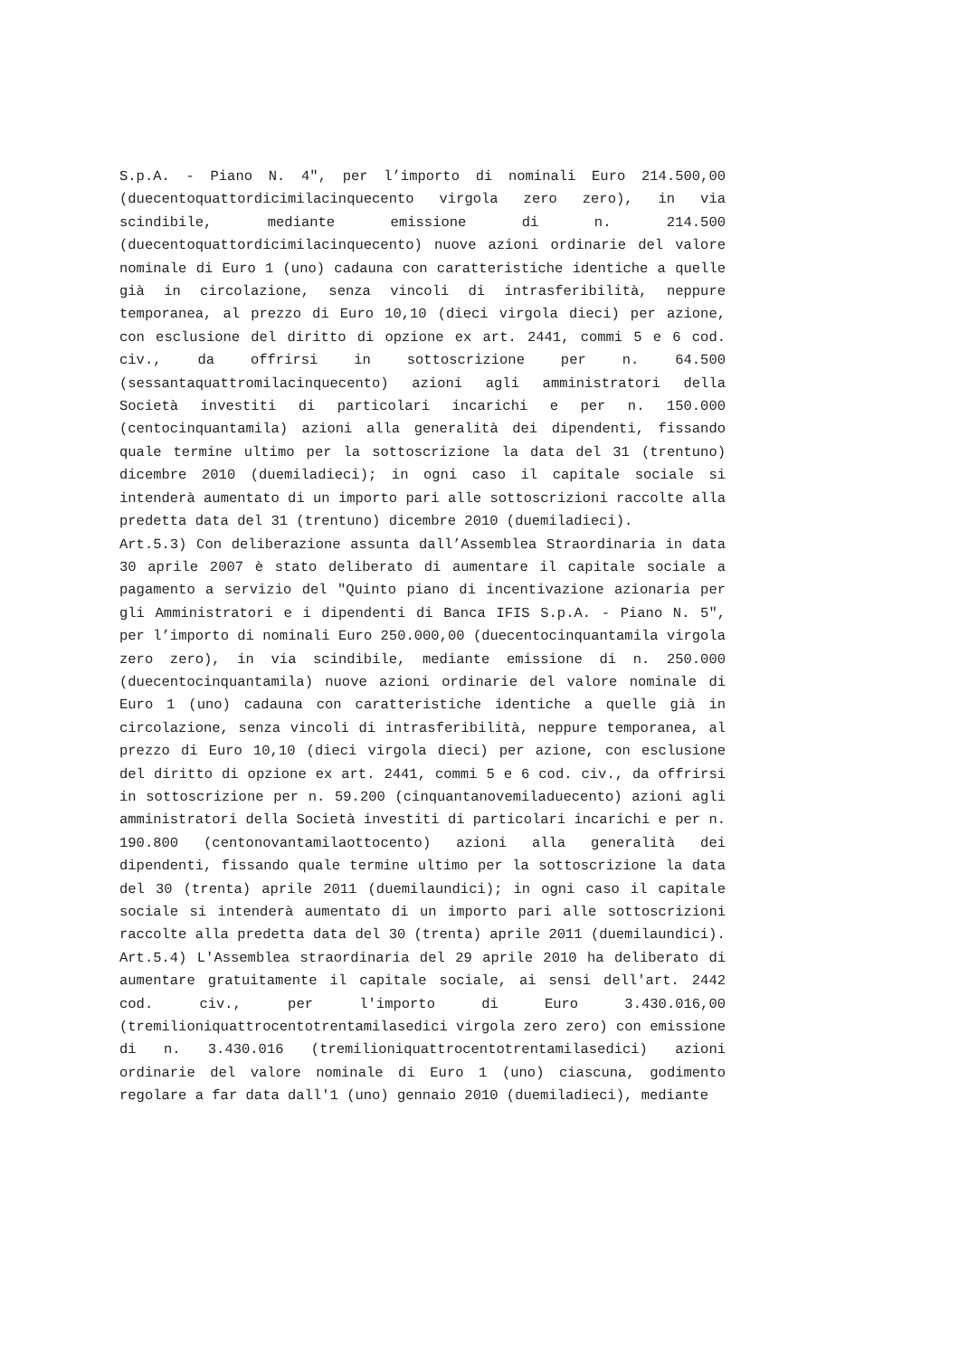S.p.A. - Piano N. 4", per l’importo di nominali Euro 214.500,00 (duecentoquattordicimilacinquecento virgola zero zero), in via scindibile, mediante emissione di n. 214.500 (duecentoquattordicimilacinquecento) nuove azioni ordinarie del valore nominale di Euro 1 (uno) cadauna con caratteristiche identiche a quelle già in circolazione, senza vincoli di intrasferibilità, neppure temporanea, al prezzo di Euro 10,10 (dieci virgola dieci) per azione, con esclusione del diritto di opzione ex art. 2441, commi 5 e 6 cod. civ., da offrirsi in sottoscrizione per n. 64.500 (sessantaquattromilacinquecento) azioni agli amministratori della Società investiti di particolari incarichi e per n. 150.000 (centocinquantamila) azioni alla generalità dei dipendenti, fissando quale termine ultimo per la sottoscrizione la data del 31 (trentuno) dicembre 2010 (duemiladieci); in ogni caso il capitale sociale si intenderà aumentato di un importo pari alle sottoscrizioni raccolte alla predetta data del 31 (trentuno) dicembre 2010 (duemiladieci).
Art.5.3) Con deliberazione assunta dall’Assemblea Straordinaria in data 30 aprile 2007 è stato deliberato di aumentare il capitale sociale a pagamento a servizio del "Quinto piano di incentivazione azionaria per gli Amministratori e i dipendenti di Banca IFIS S.p.A. - Piano N. 5", per l’importo di nominali Euro 250.000,00 (duecentocinquantamila virgola zero zero), in via scindibile, mediante emissione di n. 250.000 (duecentocinquantamila) nuove azioni ordinarie del valore nominale di Euro 1 (uno) cadauna con caratteristiche identiche a quelle già in circolazione, senza vincoli di intrasferibilità, neppure temporanea, al prezzo di Euro 10,10 (dieci virgola dieci) per azione, con esclusione del diritto di opzione ex art. 2441, commi 5 e 6 cod. civ., da offrirsi in sottoscrizione per n. 59.200 (cinquantanovemiladuecento) azioni agli amministratori della Società investiti di particolari incarichi e per n. 190.800 (centonovantamilaottocento) azioni alla generalità dei dipendenti, fissando quale termine ultimo per la sottoscrizione la data del 30 (trenta) aprile 2011 (duemilaundici); in ogni caso il capitale sociale si intenderà aumentato di un importo pari alle sottoscrizioni raccolte alla predetta data del 30 (trenta) aprile 2011 (duemilaundici).
Art.5.4) L'Assemblea straordinaria del 29 aprile 2010 ha deliberato di aumentare gratuitamente il capitale sociale, ai sensi dell'art. 2442 cod. civ., per l'importo di Euro 3.430.016,00 (tremilioniquattrocentotrentamilasedici virgola zero zero) con emissione di n. 3.430.016 (tremilioniquattrocentotrentamilasedici) azioni ordinarie del valore nominale di Euro 1 (uno) ciascuna, godimento regolare a far data dall'1 (uno) gennaio 2010 (duemiladieci), mediante